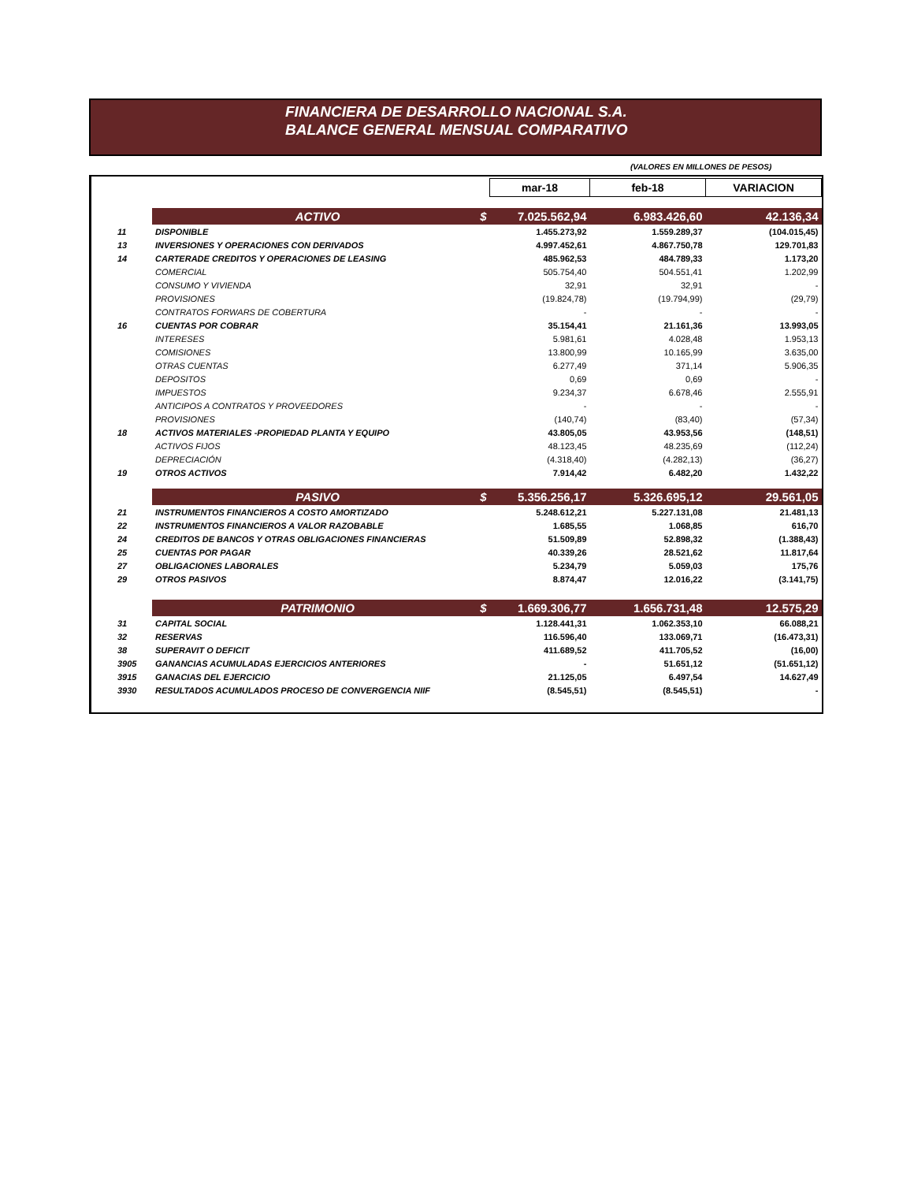FINANCIERA DE DESARROLLO NACIONAL S.A.
BALANCE GENERAL MENSUAL COMPARATIVO
(VALORES EN MILLONES DE PESOS)
| | | mar-18 | feb-18 | VARIACION |
| | ACTIVO $ | 7.025.562,94 | 6.983.426,60 | 42.136,34 |
| 11 | DISPONIBLE | 1.455.273,92 | 1.559.289,37 | (104.015,45) |
| 13 | INVERSIONES Y OPERACIONES CON DERIVADOS | 4.997.452,61 | 4.867.750,78 | 129.701,83 |
| 14 | CARTERADE CREDITOS Y OPERACIONES DE LEASING | 485.962,53 | 484.789,33 | 1.173,20 |
| | COMERCIAL | 505.754,40 | 504.551,41 | 1.202,99 |
| | CONSUMO Y VIVIENDA | 32,91 | 32,91 | - |
| | PROVISIONES | (19.824,78) | (19.794,99) | (29,79) |
| | CONTRATOS FORWARS DE COBERTURA | - | - | - |
| 16 | CUENTAS POR COBRAR | 35.154,41 | 21.161,36 | 13.993,05 |
| | INTERESES | 5.981,61 | 4.028,48 | 1.953,13 |
| | COMISIONES | 13.800,99 | 10.165,99 | 3.635,00 |
| | OTRAS CUENTAS | 6.277,49 | 371,14 | 5.906,35 |
| | DEPOSITOS | 0,69 | 0,69 | - |
| | IMPUESTOS | 9.234,37 | 6.678,46 | 2.555,91 |
| | ANTICIPOS A CONTRATOS Y PROVEEDORES | - | - | - |
| | PROVISIONES | (140,74) | (83,40) | (57,34) |
| 18 | ACTIVOS MATERIALES -PROPIEDAD PLANTA Y EQUIPO | 43.805,05 | 43.953,56 | (148,51) |
| | ACTIVOS FIJOS | 48.123,45 | 48.235,69 | (112,24) |
| | DEPRECIACIÓN | (4.318,40) | (4.282,13) | (36,27) |
| 19 | OTROS ACTIVOS | 7.914,42 | 6.482,20 | 1.432,22 |
| | PASIVO $ | 5.356.256,17 | 5.326.695,12 | 29.561,05 |
| 21 | INSTRUMENTOS FINANCIEROS A COSTO AMORTIZADO | 5.248.612,21 | 5.227.131,08 | 21.481,13 |
| 22 | INSTRUMENTOS FINANCIEROS A VALOR RAZOBABLE | 1.685,55 | 1.068,85 | 616,70 |
| 24 | CREDITOS DE BANCOS Y OTRAS OBLIGACIONES FINANCIERAS | 51.509,89 | 52.898,32 | (1.388,43) |
| 25 | CUENTAS POR PAGAR | 40.339,26 | 28.521,62 | 11.817,64 |
| 27 | OBLIGACIONES LABORALES | 5.234,79 | 5.059,03 | 175,76 |
| 29 | OTROS PASIVOS | 8.874,47 | 12.016,22 | (3.141,75) |
| | PATRIMONIO $ | 1.669.306,77 | 1.656.731,48 | 12.575,29 |
| 31 | CAPITAL SOCIAL | 1.128.441,31 | 1.062.353,10 | 66.088,21 |
| 32 | RESERVAS | 116.596,40 | 133.069,71 | (16.473,31) |
| 38 | SUPERAVIT O DEFICIT | 411.689,52 | 411.705,52 | (16,00) |
| 3905 | GANANCIAS ACUMULADAS EJERCICIOS ANTERIORES | - | 51.651,12 | (51.651,12) |
| 3915 | GANACIAS DEL EJERCICIO | 21.125,05 | 6.497,54 | 14.627,49 |
| 3930 | RESULTADOS ACUMULADOS PROCESO DE CONVERGENCIA NIIF | (8.545,51) | (8.545,51) | - |